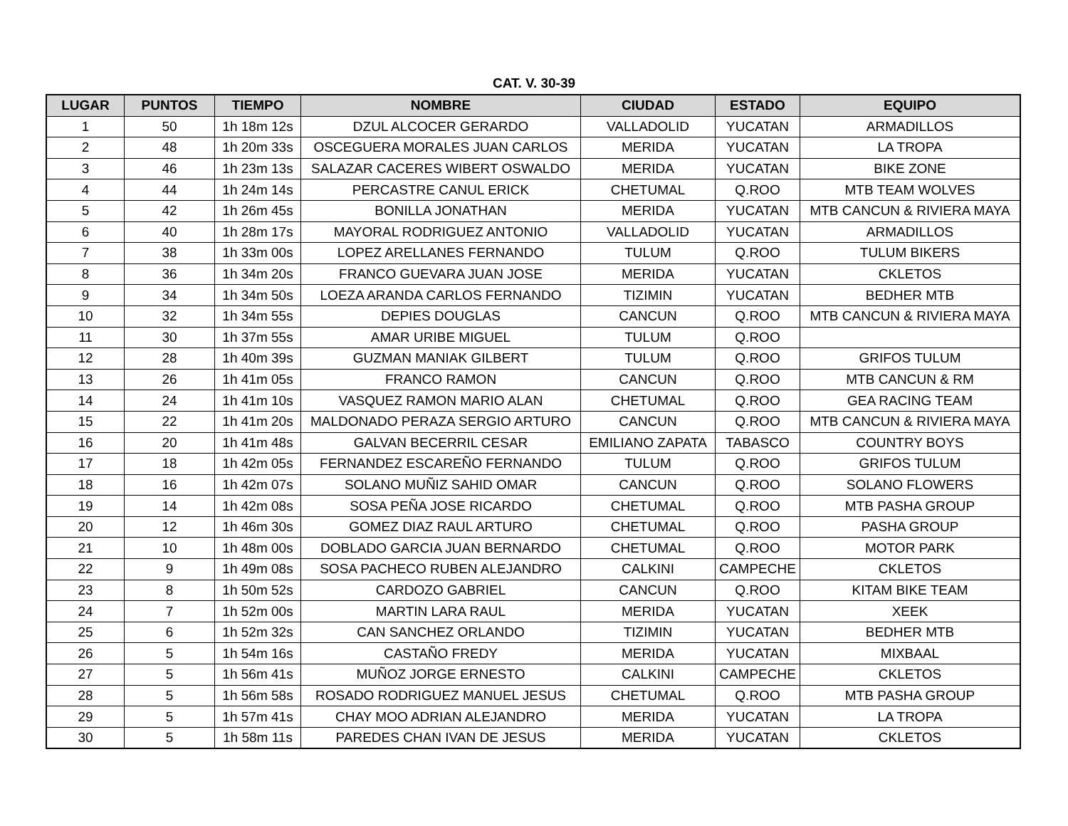CAT. V. 30-39
| LUGAR | PUNTOS | TIEMPO | NOMBRE | CIUDAD | ESTADO | EQUIPO |
| --- | --- | --- | --- | --- | --- | --- |
| 1 | 50 | 1h 18m 12s | DZUL ALCOCER GERARDO | VALLADOLID | YUCATAN | ARMADILLOS |
| 2 | 48 | 1h 20m 33s | OSCEGUERA MORALES JUAN CARLOS | MERIDA | YUCATAN | LA TROPA |
| 3 | 46 | 1h 23m 13s | SALAZAR CACERES WIBERT OSWALDO | MERIDA | YUCATAN | BIKE ZONE |
| 4 | 44 | 1h 24m 14s | PERCASTRE CANUL ERICK | CHETUMAL | Q.ROO | MTB TEAM WOLVES |
| 5 | 42 | 1h 26m 45s | BONILLA JONATHAN | MERIDA | YUCATAN | MTB CANCUN & RIVIERA MAYA |
| 6 | 40 | 1h 28m 17s | MAYORAL RODRIGUEZ ANTONIO | VALLADOLID | YUCATAN | ARMADILLOS |
| 7 | 38 | 1h 33m 00s | LOPEZ ARELLANES FERNANDO | TULUM | Q.ROO | TULUM BIKERS |
| 8 | 36 | 1h 34m 20s | FRANCO GUEVARA JUAN JOSE | MERIDA | YUCATAN | CKLETOS |
| 9 | 34 | 1h 34m 50s | LOEZA ARANDA CARLOS FERNANDO | TIZIMIN | YUCATAN | BEDHER MTB |
| 10 | 32 | 1h 34m 55s | DEPIES DOUGLAS | CANCUN | Q.ROO | MTB CANCUN & RIVIERA MAYA |
| 11 | 30 | 1h 37m 55s | AMAR URIBE MIGUEL | TULUM | Q.ROO | |
| 12 | 28 | 1h 40m 39s | GUZMAN MANIAK GILBERT | TULUM | Q.ROO | GRIFOS TULUM |
| 13 | 26 | 1h 41m 05s | FRANCO RAMON | CANCUN | Q.ROO | MTB CANCUN & RM |
| 14 | 24 | 1h 41m 10s | VASQUEZ RAMON MARIO ALAN | CHETUMAL | Q.ROO | GEA RACING TEAM |
| 15 | 22 | 1h 41m 20s | MALDONADO PERAZA SERGIO ARTURO | CANCUN | Q.ROO | MTB CANCUN & RIVIERA MAYA |
| 16 | 20 | 1h 41m 48s | GALVAN BECERRIL CESAR | EMILIANO ZAPATA | TABASCO | COUNTRY BOYS |
| 17 | 18 | 1h 42m 05s | FERNANDEZ ESCAREÑO FERNANDO | TULUM | Q.ROO | GRIFOS TULUM |
| 18 | 16 | 1h 42m 07s | SOLANO MUÑIZ SAHID OMAR | CANCUN | Q.ROO | SOLANO FLOWERS |
| 19 | 14 | 1h 42m 08s | SOSA PEÑA JOSE RICARDO | CHETUMAL | Q.ROO | MTB PASHA GROUP |
| 20 | 12 | 1h 46m 30s | GOMEZ DIAZ RAUL ARTURO | CHETUMAL | Q.ROO | PASHA GROUP |
| 21 | 10 | 1h 48m 00s | DOBLADO GARCIA JUAN BERNARDO | CHETUMAL | Q.ROO | MOTOR PARK |
| 22 | 9 | 1h 49m 08s | SOSA PACHECO RUBEN ALEJANDRO | CALKINI | CAMPECHE | CKLETOS |
| 23 | 8 | 1h 50m 52s | CARDOZO GABRIEL | CANCUN | Q.ROO | KITAM BIKE TEAM |
| 24 | 7 | 1h 52m 00s | MARTIN LARA RAUL | MERIDA | YUCATAN | XEEK |
| 25 | 6 | 1h 52m 32s | CAN SANCHEZ ORLANDO | TIZIMIN | YUCATAN | BEDHER MTB |
| 26 | 5 | 1h 54m 16s | CASTAÑO FREDY | MERIDA | YUCATAN | MIXBAAL |
| 27 | 5 | 1h 56m 41s | MUÑOZ JORGE ERNESTO | CALKINI | CAMPECHE | CKLETOS |
| 28 | 5 | 1h 56m 58s | ROSADO RODRIGUEZ MANUEL JESUS | CHETUMAL | Q.ROO | MTB PASHA GROUP |
| 29 | 5 | 1h 57m 41s | CHAY MOO ADRIAN ALEJANDRO | MERIDA | YUCATAN | LA TROPA |
| 30 | 5 | 1h 58m 11s | PAREDES CHAN IVAN DE JESUS | MERIDA | YUCATAN | CKLETOS |